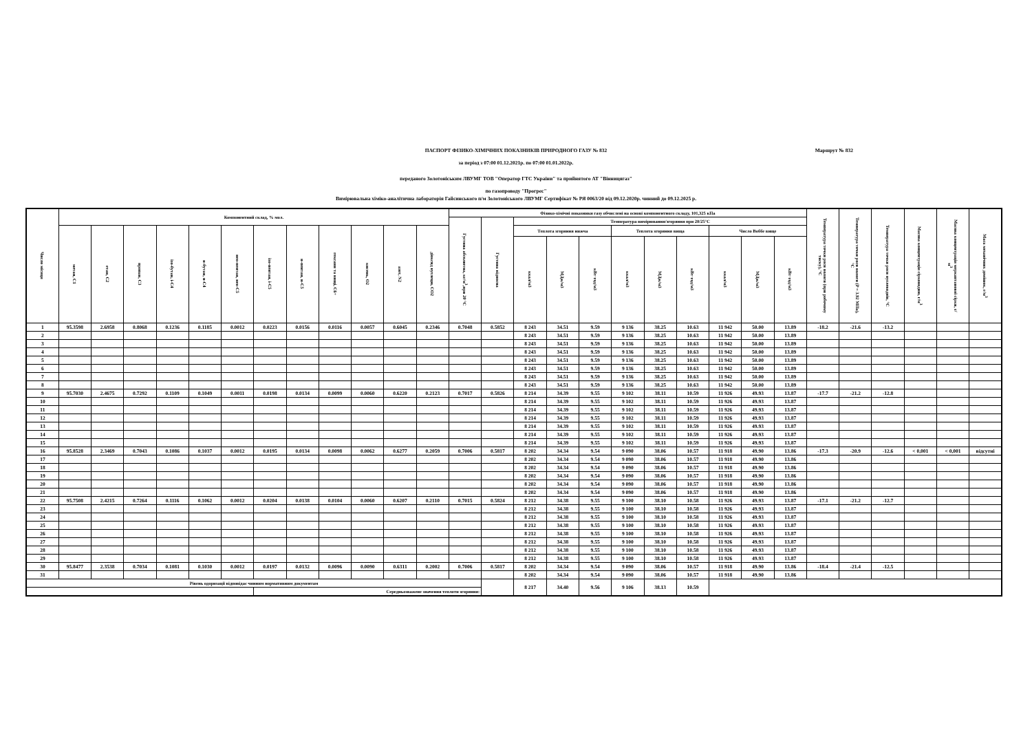Маршрут № 832
ПАСПОРТ ФІЗИКО-ХІМІЧНИХ ПОКАЗНИКІВ ПРИРОДНОГО ГАЗУ № 832
за період з 07:00 01.12.2021р. по 07:00 01.01.2022р.
переданого Золотоніським ЛВУМГ ТОВ "Оператор ГТС України" та прийнятого АТ "Вінницягаз"
по газопроводу "Прогрес"
Вимірювальна хіміко-аналітична лабораторія Гайсинського п/м Золотоніського ЛВУМГ Сертифікат № РЯ 0063/20 від 09.12.2020р. чинний до 09.12.2025 р.
| Число місяця | Компонентний склад, % мол. | | | | | | | | | | | | Фізико-хімічні показники газу обчислені на основі компонентного складу, 101,325 кПа | | | | | | | | | | | Температура точки роси вологи (при робочому тиску), °С | Температура точки роси вологи (P = 3.92 МПа), °С | Температура точки роси вуглеводнів, °С | Масова концентрація сірководню, г/м<sup>3</sup> | Масова концентрація меркаптанової сірки, г/м<sup>3</sup> | Маса механічних домішок, г/м<sup>3</sup> |
| --- | --- | --- | --- | --- | --- | --- | --- | --- | --- | --- | --- | --- | --- | --- | --- | --- | --- | --- | --- | --- | --- | --- | --- | --- | --- | --- | --- | --- | --- |
| | | | | | | | | | | | | | Густина абсолютна, кг/м<sup>3</sup>,при 20 °С | Густина відносна | Температура вимірювання/згоряння при 20/25°С | | | | | | | | | | | | | | |
| | метан, С1 | етан, С2 | пропан, С3 | ізо-бутан, і-С4 | н-бутан, н-С4 | нео-пентан, нео-С5 | ізо-пентан, і-С5 | н-пентан, н-С5 | гексани та вищі, С6+ | кисень, О2 | азот, N2 | діоксид вуглецю, СО2 | | | Теплота згоряння нижча | | | Теплота згоряння вища | | | Число Воббе вище | | | | | | | | |
| | | | | | | | | | | | | | | | ккал/м3 | МДж/м3 | кВт·год/м3 | ккал/м3 | МДж/м3 | кВт·год/м3 | ккал/м3 | МДж/м3 | кВт·год/м3 | | | | | | |
| 1 | 95.3598 | 2.6958 | 0.8068 | 0.1236 | 0.1185 | 0.0012 | 0.0223 | 0.0156 | 0.0116 | 0.0057 | 0.6045 | 0.2346 | 0.7048 | 0.5852 | 8 243 | 34.51 | 9.59 | 9 136 | 38.25 | 10.63 | 11 942 | 50.00 | 13.89 | -18.2 | -21.6 | -13.2 | | | |
| 2 | | | | | | | | | | | | | | | 8 243 | 34.51 | 9.59 | 9 136 | 38.25 | 10.63 | 11 942 | 50.00 | 13.89 | | | | | | |
| 3 | | | | | | | | | | | | | | | 8 243 | 34.51 | 9.59 | 9 136 | 38.25 | 10.63 | 11 942 | 50.00 | 13.89 | | | | | | |
| 4 | | | | | | | | | | | | | | | 8 243 | 34.51 | 9.59 | 9 136 | 38.25 | 10.63 | 11 942 | 50.00 | 13.89 | | | | | | |
| 5 | | | | | | | | | | | | | | | 8 243 | 34.51 | 9.59 | 9 136 | 38.25 | 10.63 | 11 942 | 50.00 | 13.89 | | | | | | |
| 6 | | | | | | | | | | | | | | | 8 243 | 34.51 | 9.59 | 9 136 | 38.25 | 10.63 | 11 942 | 50.00 | 13.89 | | | | | | |
| 7 | | | | | | | | | | | | | | | 8 243 | 34.51 | 9.59 | 9 136 | 38.25 | 10.63 | 11 942 | 50.00 | 13.89 | | | | | | |
| 8 | | | | | | | | | | | | | | | 8 243 | 34.51 | 9.59 | 9 136 | 38.25 | 10.63 | 11 942 | 50.00 | 13.89 | | | | | | |
| 9 | 95.7030 | 2.4675 | 0.7292 | 0.1109 | 0.1049 | 0.0011 | 0.0198 | 0.0134 | 0.0099 | 0.0060 | 0.6220 | 0.2123 | 0.7017 | 0.5826 | 8 214 | 34.39 | 9.55 | 9 102 | 38.11 | 10.59 | 11 926 | 49.93 | 13.87 | -17.7 | -21.2 | -12.8 | | | |
| 10 | | | | | | | | | | | | | | | 8 214 | 34.39 | 9.55 | 9 102 | 38.11 | 10.59 | 11 926 | 49.93 | 13.87 | | | | | | |
| 11 | | | | | | | | | | | | | | | 8 214 | 34.39 | 9.55 | 9 102 | 38.11 | 10.59 | 11 926 | 49.93 | 13.87 | | | | | | |
| 12 | | | | | | | | | | | | | | | 8 214 | 34.39 | 9.55 | 9 102 | 38.11 | 10.59 | 11 926 | 49.93 | 13.87 | | | | | | |
| 13 | | | | | | | | | | | | | | | 8 214 | 34.39 | 9.55 | 9 102 | 38.11 | 10.59 | 11 926 | 49.93 | 13.87 | | | | | | |
| 14 | | | | | | | | | | | | | | | 8 214 | 34.39 | 9.55 | 9 102 | 38.11 | 10.59 | 11 926 | 49.93 | 13.87 | | | | | | |
| 15 | | | | | | | | | | | | | | | 8 214 | 34.39 | 9.55 | 9 102 | 38.11 | 10.59 | 11 926 | 49.93 | 13.87 | | | | | | |
| 16 | 95.8528 | 2.3469 | 0.7043 | 0.1086 | 0.1037 | 0.0012 | 0.0195 | 0.0134 | 0.0098 | 0.0062 | 0.6277 | 0.2059 | 0.7006 | 0.5817 | 8 202 | 34.34 | 9.54 | 9 090 | 38.06 | 10.57 | 11 918 | 49.90 | 13.86 | -17.3 | -20.9 | -12.6 | < 0,001 | < 0,001 | відсутні |
| 17 | | | | | | | | | | | | | | | 8 202 | 34.34 | 9.54 | 9 090 | 38.06 | 10.57 | 11 918 | 49.90 | 13.86 | | | | | | |
| 18 | | | | | | | | | | | | | | | 8 202 | 34.34 | 9.54 | 9 090 | 38.06 | 10.57 | 11 918 | 49.90 | 13.86 | | | | | | |
| 19 | | | | | | | | | | | | | | | 8 202 | 34.34 | 9.54 | 9 090 | 38.06 | 10.57 | 11 918 | 49.90 | 13.86 | | | | | | |
| 20 | | | | | | | | | | | | | | | 8 202 | 34.34 | 9.54 | 9 090 | 38.06 | 10.57 | 11 918 | 49.90 | 13.86 | | | | | | |
| 21 | | | | | | | | | | | | | | | 8 202 | 34.34 | 9.54 | 9 090 | 38.06 | 10.57 | 11 918 | 49.90 | 13.86 | | | | | | |
| 22 | 95.7508 | 2.4215 | 0.7264 | 0.1116 | 0.1062 | 0.0012 | 0.0204 | 0.0138 | 0.0104 | 0.0060 | 0.6207 | 0.2110 | 0.7015 | 0.5824 | 8 212 | 34.38 | 9.55 | 9 100 | 38.10 | 10.58 | 11 926 | 49.93 | 13.87 | -17.1 | -21.2 | -12.7 | | | |
| 23 | | | | | | | | | | | | | | | 8 212 | 34.38 | 9.55 | 9 100 | 38.10 | 10.58 | 11 926 | 49.93 | 13.87 | | | | | | |
| 24 | | | | | | | | | | | | | | | 8 212 | 34.38 | 9.55 | 9 100 | 38.10 | 10.58 | 11 926 | 49.93 | 13.87 | | | | | | |
| 25 | | | | | | | | | | | | | | | 8 212 | 34.38 | 9.55 | 9 100 | 38.10 | 10.58 | 11 926 | 49.93 | 13.87 | | | | | | |
| 26 | | | | | | | | | | | | | | | 8 212 | 34.38 | 9.55 | 9 100 | 38.10 | 10.58 | 11 926 | 49.93 | 13.87 | | | | | | |
| 27 | | | | | | | | | | | | | | | 8 212 | 34.38 | 9.55 | 9 100 | 38.10 | 10.58 | 11 926 | 49.93 | 13.87 | | | | | | |
| 28 | | | | | | | | | | | | | | | 8 212 | 34.38 | 9.55 | 9 100 | 38.10 | 10.58 | 11 926 | 49.93 | 13.87 | | | | | | |
| 29 | | | | | | | | | | | | | | | 8 212 | 34.38 | 9.55 | 9 100 | 38.10 | 10.58 | 11 926 | 49.93 | 13.87 | | | | | | |
| 30 | 95.8477 | 2.3538 | 0.7034 | 0.1081 | 0.1030 | 0.0012 | 0.0197 | 0.0132 | 0.0096 | 0.0090 | 0.6311 | 0.2002 | 0.7006 | 0.5817 | 8 202 | 34.34 | 9.54 | 9 090 | 38.06 | 10.57 | 11 918 | 49.90 | 13.86 | -18.4 | -21.4 | -12.5 | | | |
| 31 | | | | | | | | | | | | | | | 8 202 | 34.34 | 9.54 | 9 090 | 38.06 | 10.57 | 11 918 | 49.90 | 13.86 | | | | | | |
| Рівень одоризації відповідає чинним нормативним документам | | | | | | | | | | | | | | | 8 217 | 34.40 | 9.56 | 9 106 | 38.13 | 10.59 | | | | | | | | | |
| | | | | | | | Середньозважене значення теплоти згоряння: | | | | | | | | | | | | | | | | | | | | | | |